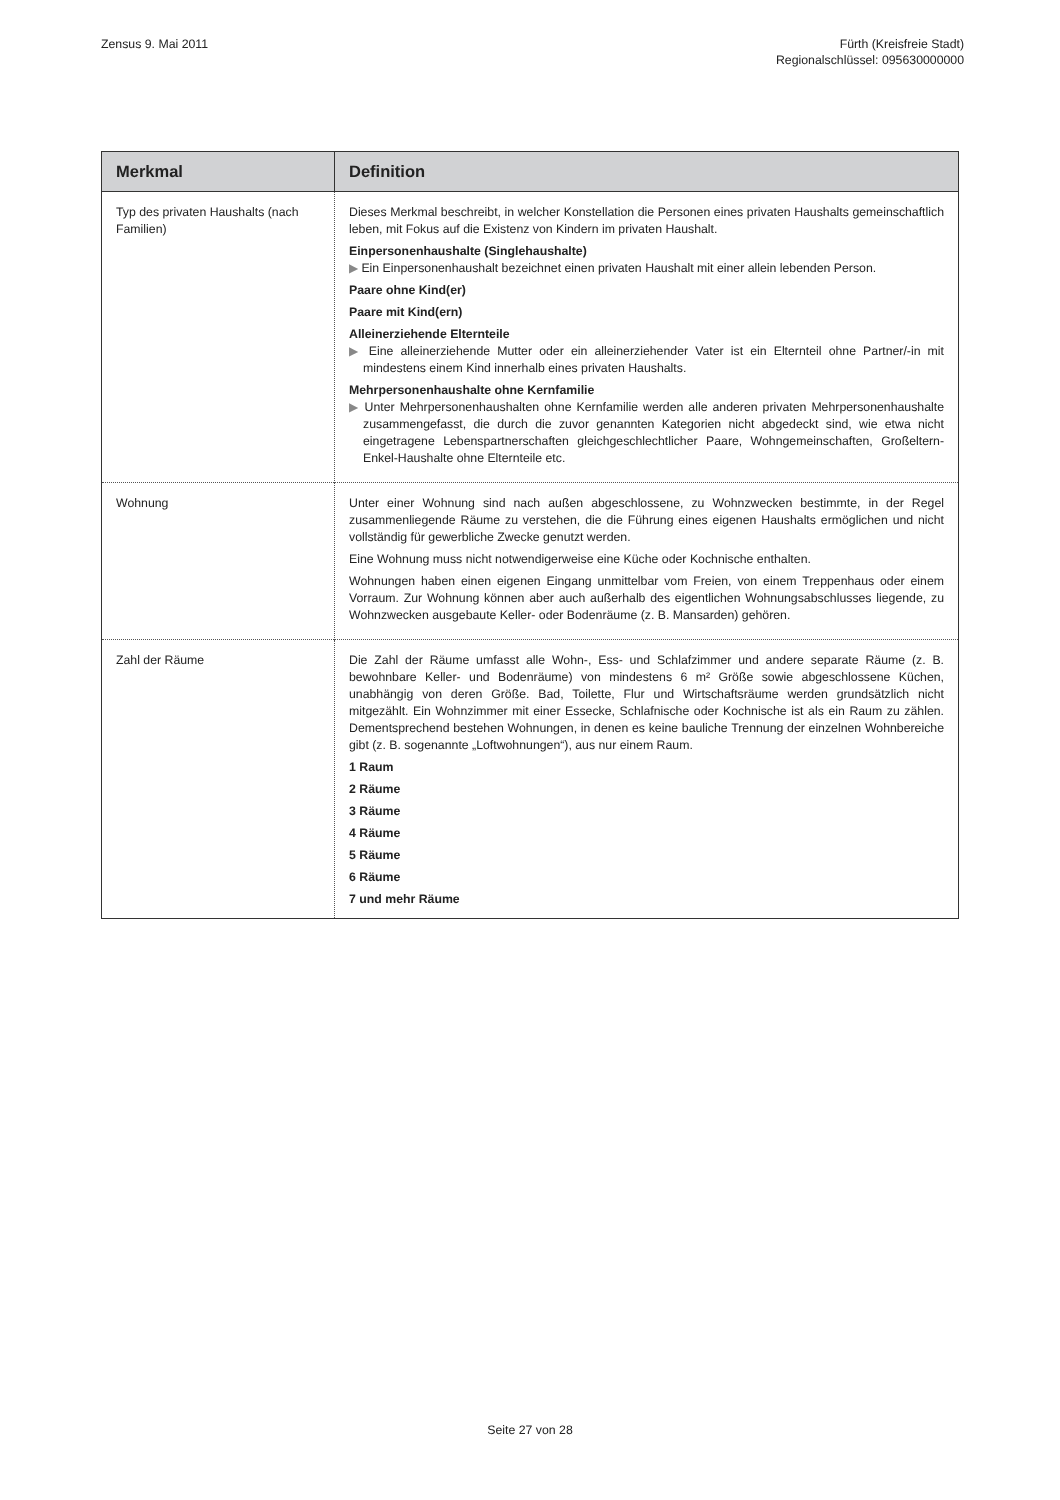Zensus 9. Mai 2011 Fürth (Kreisfreie Stadt)
Regionalschlüssel: 095630000000
| Merkmal | Definition |
| --- | --- |
| Typ des privaten Haushalts (nach Familien) | Dieses Merkmal beschreibt, in welcher Konstellation die Personen eines privaten Haushalts gemeinschaftlich leben, mit Fokus auf die Existenz von Kindern im privaten Haushalt. Einpersonenhaushalte (Singlehaushalte) ▶ Ein Einpersonenhaushalt bezeichnet einen privaten Haushalt mit einer allein lebenden Person. Paare ohne Kind(er) Paare mit Kind(ern) Alleinerziehende Elternteile ▶ Eine alleinerziehende Mutter oder ein alleinerziehender Vater ist ein Elternteil ohne Partner/-in mit mindestens einem Kind innerhalb eines privaten Haushalts. Mehrpersonenhaushalte ohne Kernfamilie ▶ Unter Mehrpersonenhaushalten ohne Kernfamilie werden alle anderen privaten Mehrpersonenhaushalte zusammengefasst, die durch die zuvor genannten Kategorien nicht abgedeckt sind, wie etwa nicht eingetragene Lebenspartnerschaften gleichgeschlechtlicher Paare, Wohngemeinschaften, Großeltern-Enkel-Haushalte ohne Elternteile etc. |
| Wohnung | Unter einer Wohnung sind nach außen abgeschlossene, zu Wohnzwecken bestimmte, in der Regel zusammenliegende Räume zu verstehen, die die Führung eines eigenen Haushalts ermöglichen und nicht vollständig für gewerbliche Zwecke genutzt werden. Eine Wohnung muss nicht notwendigerweise eine Küche oder Kochnische enthalten. Wohnungen haben einen eigenen Eingang unmittelbar vom Freien, von einem Treppenhaus oder einem Vorraum. Zur Wohnung können aber auch außerhalb des eigentlichen Wohnungsabschlusses liegende, zu Wohnzwecken ausgebaute Keller- oder Bodenräume (z. B. Mansarden) gehören. |
| Zahl der Räume | Die Zahl der Räume umfasst alle Wohn-, Ess- und Schlafzimmer und andere separate Räume (z. B. bewohnbare Keller- und Bodenräume) von mindestens 6 m² Größe sowie abgeschlossene Küchen, unabhängig von deren Größe. Bad, Toilette, Flur und Wirtschaftsräume werden grundsätzlich nicht mitgezählt. Ein Wohnzimmer mit einer Essecke, Schlafnische oder Kochnische ist als ein Raum zu zählen. Dementsprechend bestehen Wohnungen, in denen es keine bauliche Trennung der einzelnen Wohnbereiche gibt (z. B. sogenannte „Loftwohnungen“), aus nur einem Raum. 1 Raum 2 Räume 3 Räume 4 Räume 5 Räume 6 Räume 7 und mehr Räume |
Seite 27 von 28